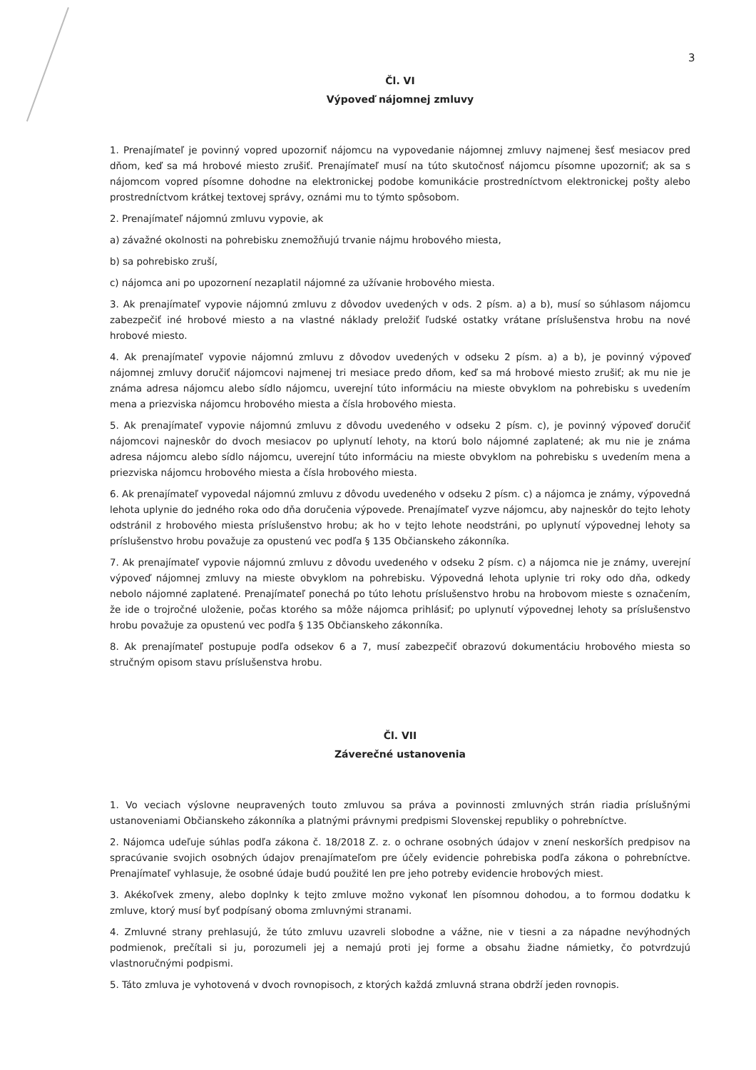3
Čl. VI
Výpoveď nájomnej zmluvy
1. Prenajímateľ je povinný vopred upozorniť nájomcu na vypovedanie nájomnej zmluvy najmenej šesť mesiacov pred dňom, keď sa má hrobové miesto zrušiť. Prenajímateľ musí na túto skutočnosť nájomcu písomne upozorniť; ak sa s nájomcom vopred písomne dohodne na elektronickej podobe komunikácie prostredníctvom elektronickej pošty alebo prostredníctvom krátkej textovej správy, oznámi mu to týmto spôsobom.
2. Prenajímateľ nájomnú zmluvu vypovie, ak
a) závažné okolnosti na pohrebisku znemožňujú trvanie nájmu hrobového miesta,
b) sa pohrebisko zruší,
c) nájomca ani po upozornení nezaplatil nájomné za užívanie hrobového miesta.
3. Ak prenajímateľ vypovie nájomnú zmluvu z dôvodov uvedených v ods. 2 písm. a) a b), musí so súhlasom nájomcu zabezpečiť iné hrobové miesto a na vlastné náklady preložiť ľudské ostatky vrátane príslušenstva hrobu na nové hrobové miesto.
4. Ak prenajímateľ vypovie nájomnú zmluvu z dôvodov uvedených v odseku 2 písm. a) a b), je povinný výpoveď nájomnej zmluvy doručiť nájomcovi najmenej tri mesiace predo dňom, keď sa má hrobové miesto zrušiť; ak mu nie je známa adresa nájomcu alebo sídlo nájomcu, uverejní túto informáciu na mieste obvyklom na pohrebisku s uvedením mena a priezviska nájomcu hrobového miesta a čísla hrobového miesta.
5. Ak prenajímateľ vypovie nájomnú zmluvu z dôvodu uvedeného v odseku 2 písm. c), je povinný výpoveď doručiť nájomcovi najneskôr do dvoch mesiacov po uplynutí lehoty, na ktorú bolo nájomné zaplatené; ak mu nie je známa adresa nájomcu alebo sídlo nájomcu, uverejní túto informáciu na mieste obvyklom na pohrebisku s uvedením mena a priezviska nájomcu hrobového miesta a čísla hrobového miesta.
6. Ak prenajímateľ vypovedal nájomnú zmluvu z dôvodu uvedeného v odseku 2 písm. c) a nájomca je známy, výpovedná lehota uplynie do jedného roka odo dňa doručenia výpovede. Prenajímateľ vyzve nájomcu, aby najneskôr do tejto lehoty odstránil z hrobového miesta príslušenstvo hrobu; ak ho v tejto lehote neodstráni, po uplynutí výpovednej lehoty sa príslušenstvo hrobu považuje za opustenú vec podľa § 135 Občianskeho zákonníka.
7. Ak prenajímateľ vypovie nájomnú zmluvu z dôvodu uvedeného v odseku 2 písm. c) a nájomca nie je známy, uverejní výpoveď nájomnej zmluvy na mieste obvyklom na pohrebisku. Výpovedná lehota uplynie tri roky odo dňa, odkedy nebolo nájomné zaplatené. Prenajímateľ ponechá po túto lehotu príslušenstvo hrobu na hrobovom mieste s označením, že ide o trojročné uloženie, počas ktorého sa môže nájomca prihlásiť; po uplynutí výpovednej lehoty sa príslušenstvo hrobu považuje za opustenú vec podľa § 135 Občianskeho zákonníka.
8. Ak prenajímateľ postupuje podľa odsekov 6 a 7, musí zabezpečiť obrazovú dokumentáciu hrobového miesta so stručným opisom stavu príslušenstva hrobu.
Čl. VII
Záverečné ustanovenia
1. Vo veciach výslovne neupravených touto zmluvou sa práva a povinnosti zmluvných strán riadia príslušnými ustanoveniami Občianskeho zákonníka a platnými právnymi predpismi Slovenskej republiky o pohrebníctve.
2. Nájomca udeľuje súhlas podľa zákona č. 18/2018 Z. z. o ochrane osobných údajov v znení neskorších predpisov na spracúvanie svojich osobných údajov prenajímateľom pre účely evidencie pohrebiska podľa zákona o pohrebníctve. Prenajímateľ vyhlasuje, že osobné údaje budú použité len pre jeho potreby evidencie hrobových miest.
3. Akékoľvek zmeny, alebo doplnky k tejto zmluve možno vykonať len písomnou dohodou, a to formou dodatku k zmluve, ktorý musí byť podpísaný oboma zmluvnými stranami.
4. Zmluvné strany prehlasujú, že túto zmluvu uzavreli slobodne a vážne, nie v tiesni a za nápadne nevýhodných podmienok, prečítali si ju, porozumeli jej a nemajú proti jej forme a obsahu žiadne námietky, čo potvrdzujú vlastnoručnými podpismi.
5. Táto zmluva je vyhotovená v dvoch rovnopisoch, z ktorých každá zmluvná strana obdrží jeden rovnopis.